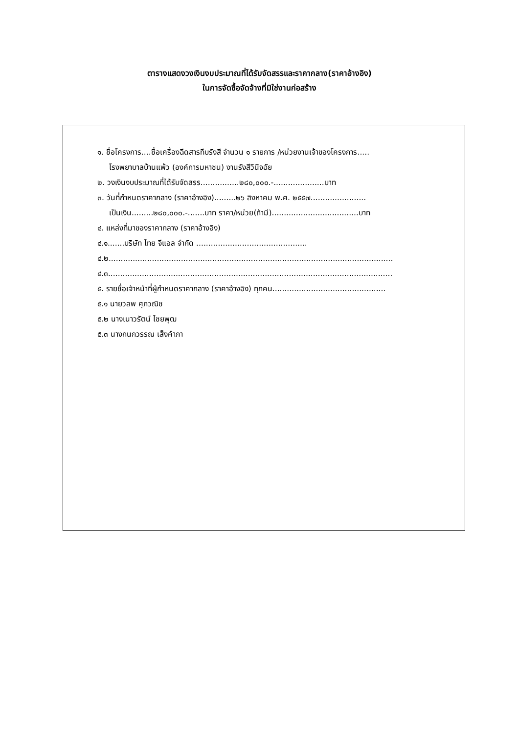ตารางแสดงวงเงินงบประมาณที่ได้รับจัดสรรและราคากลาง(ราคาอ้างอิง)
ในการจัดซื้อจัดจ้างที่มิใช่งานก่อสร้าง
๑. ชื่อโครงการ....ซื้อเครื่องฉีดสารทึบรังสี จำนวน ๑ รายการ /หน่วยงานเจ้าของโครงการ.....
โรงพยาบาลบ้านแพ้ว (องค์การมหาชน) งานรังสีวินิจฉัย
๒. วงเงินงบประมาณที่ได้รับจัดสรร................๒๘๐,๐๐๐.-.....................บาท
๓. วันที่กำหนดราคากลาง (ราคาอ้างอิง).........๒๖ สิงหาคม พ.ศ. ๒๕๕๗.......................
เป็นเงิน.........๒๘๐,๐๐๐.-.......บาท ราคา/หน่วย(ถ้ามี)....................................บาท
๔. แหล่งที่มาของราคากลาง (ราคาอ้างอิง)
๔.๑.......บริษัท ไทย จีแอล จำกัด ..............................................
๔.๒......................................................................................................................
๔.๓......................................................................................................................
๕. รายชื่อเจ้าหน้าที่ผู้กำหนดราคากลาง (ราคาอ้างอิง) ทุกคน...............................................
๕.๑ นายวลพ ศุภวณิช
๕.๒ นางเนาวรัตน์ ไชยพุฒ
๕.๓ นางกนกวรรณ เส็งคำภา